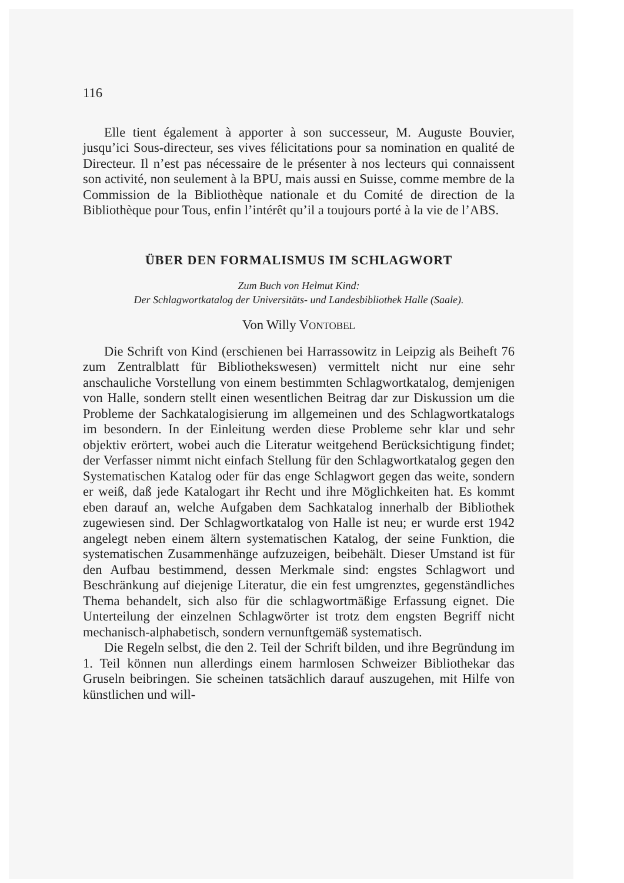116
Elle tient également à apporter à son successeur, M. Auguste Bouvier, jusqu’ici Sous-directeur, ses vives félicitations pour sa nomination en qualité de Directeur. Il n’est pas nécessaire de le présenter à nos lecteurs qui connaissent son activité, non seulement à la BPU, mais aussi en Suisse, comme membre de la Commission de la Bibliothèque nationale et du Comité de direction de la Bibliothèque pour Tous, enfin l’intérêt qu’il a toujours porté à la vie de l’ABS.
ÜBER DEN FORMALISMUS IM SCHLAGWORT
Zum Buch von Helmut Kind:
Der Schlagwortkatalog der Universitäts- und Landesbibliothek Halle (Saale).
Von Willy VONTOBEL
Die Schrift von Kind (erschienen bei Harrassowitz in Leipzig als Beiheft 76 zum Zentralblatt für Bibliothekswesen) vermittelt nicht nur eine sehr anschauliche Vorstellung von einem bestimmten Schlagwortkatalog, demjenigen von Halle, sondern stellt einen wesentlichen Beitrag dar zur Diskussion um die Probleme der Sachkatalogisierung im allgemeinen und des Schlagwortkatalogs im besondern. In der Einleitung werden diese Probleme sehr klar und sehr objektiv erörtert, wobei auch die Literatur weitgehend Berücksichtigung findet; der Verfasser nimmt nicht einfach Stellung für den Schlagwortkatalog gegen den Systematischen Katalog oder für das enge Schlagwort gegen das weite, sondern er weiß, daß jede Katalogart ihr Recht und ihre Möglichkeiten hat. Es kommt eben darauf an, welche Aufgaben dem Sachkatalog innerhalb der Bibliothek zugewiesen sind. Der Schlagwortkatalog von Halle ist neu; er wurde erst 1942 angelegt neben einem ältern systematischen Katalog, der seine Funktion, die systematischen Zusammenhänge aufzuzeigen, beibehält. Dieser Umstand ist für den Aufbau bestimmend, dessen Merkmale sind: engstes Schlagwort und Beschränkung auf diejenige Literatur, die ein fest umgrenztes, gegenständliches Thema behandelt, sich also für die schlagwortmäßige Erfassung eignet. Die Unterteilung der einzelnen Schlagwörter ist trotz dem engsten Begriff nicht mechanisch-alphabetisch, sondern vernunftgemäß systematisch.
Die Regeln selbst, die den 2. Teil der Schrift bilden, und ihre Begründung im 1. Teil können nun allerdings einem harmlosen Schweizer Bibliothekar das Gruseln beibringen. Sie scheinen tatsächlich darauf auszugehen, mit Hilfe von künstlichen und will-